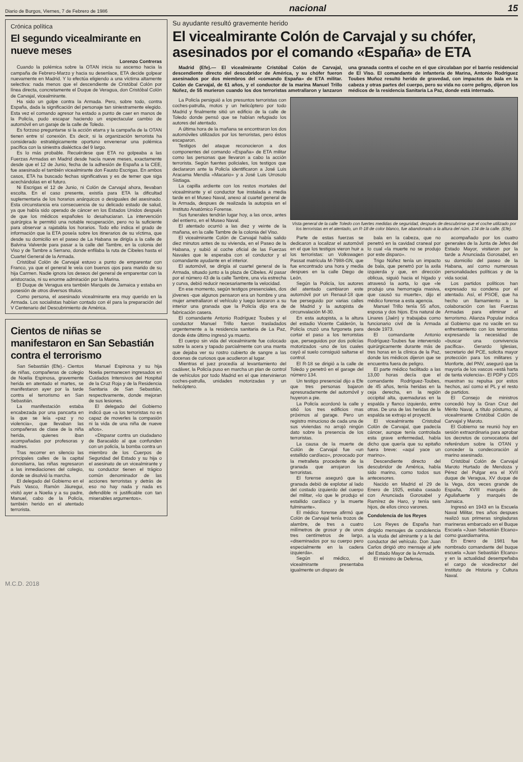Diario de Burgos, Viernes, 7 de Febrero de 1986 nacional 15
Crónica política
El segundo vicealmirante en nueve meses
Lorenzo Contreras
Cuando la polémica sobre la OTAN inicia su ascenso hacia la campaña de Febrero-Marzo y hacia su desenlace, ETA decide golpear nuevamente en Madrid. Y lo efectúa eligiendo a una víctima altamente selectiva: nada menos que el descendiente de Cristóbal Colón por línea directa, concretamente el Duque de Veragua, don Cristóbal Colón de Carvajal, vicealmirante.
Ha sido un golpe contra la Armada. Pero, sobre todo, contra España, dada la significación del personaje tan siniestramente elegido. Esta vez el comando agresor ha estado a punto de caer en manos de la Policía, pudo escapar haciendo un espectacular cambio de automóvil en un garaje de la calle de Toledo.
Es forzoso preguntarse si la acción etarra y la campaña de la OTAN tienen entre sí conexión. Es decir, si la organización terrorista ha considerado estratégicamente oportuno envenenar una polémica pacífica con la siniestra dialéctica del 9 largo.
Es lo más probable. Recuérdese que ETA no golpeaba a las Fuerzas Armadas en Madrid desde hacía nueve meses, exactamente desde que el 12 de Junio, fecha de la adhesión de España a la CEE, fue asesinado el también vicealmirante don Fausto Escrigas. En ambos casos, ETA ha buscado fechas significativas y es de temer que siga acechándolas en el futuro.
Ni Escrigas el 12 de Junio, ni Colón de Carvajal ahora, llevaban escolta. En el caso presente, existía para ETA la dificultad suplementaria de los horarios anárquicos o desiguales del asesinado. Esta circunstancia era consecuencia de su delicado estado de salud, ya que había sido operado de cáncer en los Estados Unidos después de que los médicos españoles lo desahuciaran. La intervención quirúrgica le permitió una notable recuperación, pero no la suficiente para observar a rajatabla los horarios. Todo ello indica el grado de información que la ETA poseía sobre los itinerarios de su víctima, que desde su domicilio en el paseo de La Habana se dirigía a la calle de Balvina Valverde para pasar a la calle del Tambre, en la colonia del Viso y de Tambre a Serrano, donde enfilaba la ruta de Cibeles hasta el Cuartel General de la Armada.
Cristóbal Colón de Carvajal estuvo a punto de emparentar con Franco, ya que el general le veía con buenos ojos para marido de su hija Carmen. Nadie ignora los deseos del general de emparentar con la aristocracia, ni su enorme admiración por la Marina.
El Duque de Veragua era también Marqués de Jamaica y estaba en posesión de otros diversos títulos.
Como persona, el asesinado vicealmirante era muy querido en la Armada. Los socialistas habían contado con él para la preparación del V Centenario del Descubrimiento de América.
Cientos de niñas se manifestaron en San Sebastián contra el terrorismo
San Sebastián (Efe).- Cientos de niñas, compañeras de colegio de Noelia Espinosa, gravemente herida en atentado el martes, se manifestaron ayer por la tarde contra el terrorismo en San Sebastián.
La manifestación estaba encabezada por una pancarta en la que se leía «paz y no violencia», que llevaban las compañeras de clase de la niña herida, quienes iban acompañadas por profesoras y madres.
Tras recorrer en silencio las principales calles de la capital donostiarra, las niñas regresaron a las inmediaciones del colegio, donde se disolvió la marcha.
El delegado del Gobierno en el País Vasco, Ramón Jáuregui, visitó ayer a Noelia y a su padre, Manuel, cabo de la Policía, también herido en el atentado terrorista.
Manuel Espinosa y su hija Noelia permanecen ingresados en Cuidados Intensivos del Hospital de la Cruz Roja y de la Residencia Sanitaria de San Sebastián, respectivamente, donde mejoran de sus lesiones.
El delegado del Gobierno indicó que «a los terroristas no es capaz de moverles la compasión ni la vida de una niña de nueve años».
«Disparar contra un ciudadano de Baracaldo al que confunden con un policía, la bomba contra un miembro de los Cuerpos de Seguridad del Estado y su hija o el asesinato de un vicealmirante y su conductor tienen el trágico común denominador de las acciones terroristas y detrás de eso no hay nada y nada es defendible ni justificable con tan miserables argumentos».
Su ayudante resultó gravemente herido
El vicealmirante Colón de Carvajal y su chófer, asesinados por el comando «España» de ETA
Madrid (Efe).— El vicealmirante Cristóbal Colón de Carvajal, descendiente directo del descubridor de América, y su chófer fueron asesinados por dos miembros del «comando España» de ETA militar. Colón de Carvajal, de 61 años, y el conductor de la marina Manuel Trillo Núñez, de 55 murieron cuando los dos terroristas ametrallaron y lanzaron una granada contra el coche en el que circulaban por el barrio residencial de El Viso. El comandante de infantería de Marina, Antonio Rodríguez Toubes Muñoz resultó herido de gravedad, con impactos de bala en la cabeza y otras partes del cuerpo, pero su vida no corre peligro, dijeron los médicos de la residencia Sanitaria La Paz, donde está internado.
La Policía persiguió a los presuntos terroristas con coches-patrulla, motos y un helicóptero por todo Madrid y finalmente sitió un edificio de la calle de Toledo donde pensó que se habían refugiado los autores del atentado.
A última hora de la mañana se encontraron los dos automóviles utilizados por los terroristas, pero éstos escaparon.
Testigos del ataque reconocieron a dos componentes del comando «España» de ETA militar como las personas que llevaron a cabo la acción terrorista. Según fuentes policiales, los testigos que declararon ante la Policía identificaron a José Luis Aracama Mendía «Macario» y a José Luis Urrosolo Sistiaga.
La capilla ardiente con los restos mortales del vicealmirante y el conductor fue instalada a media tarde en el Museo Naval, anexo al cuartel general de la Armada, despues de realizada la autopsia en el Instituto Anatómico Forense.
Sus funerales tendrán lugar hoy, a las once, antes del entierro, en el Museo Naval.
El atentado ocurrió a las diez y veinte de la mañana, en la calle Tambre de la colonia del Viso.
El vicealmirante Colón de Carvajal había salido diez minutos antes de su vivienda, en el Paseo de la Habana, y subió al coche oficial de las Fuerzas Navales que le esperaba con el conductor y el comandante ayudante en el interior.
El automóvil, se dirigía al cuartel general de la Armada, situado junto a la plaza de Cibeles. Al pasar por el número 43 de la calle Tambre, una vía estrecha y curva, debió reducir necesariamente la velocidad.
En ese momento, según testigos presenciales, dos jóvenes -que algunos pensaron era un hombre y una mujer ametrallaron el vehículo y luego lanzaron a su interior una granada que la Policía dijo era de fabricación casera.
El comandante Antonio Rodríguez Toubes y el conductor Manuel Trillo fueron trasladados urgentemente a la residencia sanitaria de La Paz, donde éste último ingresó ya muerto.
El cuerpo sin vida del vicealmirante fue colocado sobre la acera y tapado parcialmente con una manta que dejaba ver su rostro cubierto de sangre a las docenas de curiosos que acudieron al lugar.
Mientras el juez procedía al levantamiento del cadáver, la Policía puso en marcha un plan de control de vehículos por todo Madrid en el que intervinieron coches-patrulla, unidades motorizadas y un helicóptero.
Vista general de la calle Toledo con fuertes medidas de seguridad, después de descubrirse que el coche utilizado por los terroristas en el atentado, un R-18 de color blanco, fue abandonado a la altura del núm. 134 de la calle. (Efe).
Parte de estas fuerzas se dedicaron a localizar el automóvil en el que los testigos vieron huir a los terroristas: un Volkswagen Passat matrícula M-7988-GN, que fue encontrado una hora y media despues en la calle Diego de León.
Según la Policía, los autores del atentado cambiaron este automóvil por un Renaul-18 que fue perseguido por varias calles de Madrid y la autopista de circunvalación M-30.
En esta autopista, a la altura del estadio Vicente Calderón, la Policía cruzó una furgoneta para cortar el paso a los terroristas que, perseguidos por dos policías motorizados -uno de los cuales cayó al suelo consiguió saltarse el control.
El R-18 se dirigió a la calle de Toledo y penetró en el garage del número 134.
Un testigo presencial dijo a Efe que tres personas bajaron apresuradamente del automóvil y huyeron a pie.
La Policía acordonó la calle y sitió los tres edificios mas próximos al garage. Pero un registro minucioso de cada una de sus viviendas no arrojó ningún dato sobre la presencia de los terroristas.
La causa de la muerte de Colón de Carvajal fue «un estallido cardíaco», provocado por la metralleta procedente de la granada que arrojaron los terroristas.
El forense aseguró que la granada debió de explotar al lado del costado izquierdo del cuerpo del militar, «lo que le produjo el estallido cardíaco y la muerte fulminante».
El médico forense afirmó que Colón de Carvajal tenía trozos de alambre, de tres a cuatro milímetros de grosor y de unos tres centímetros de largo, «diseminados por su cuerpo pero especialmente en la cadera izquierda».
Según el médico, el vicealmirante presentaba igualmente un disparo de
bala en la cabeza, que no penetró en la cavidad craneal por lo cual «la muerte no se produjo por este disparo».
Trigo Núñez tenía un impacto de bala, que penetró por la axila izquierda y que, en dirección oblicua, siguió hacia el hígado y atravesó la aorta, lo que «le produjo una hemorragia masiva, que causó su muerte», dijo el médico forense a esta agencia.
Manuel Trillo tenía 55 años, esposa y dos hijos. Era natural de Linares (Jaén) y trabajaba como funcionario civil de la Armada desde 1973.
El comandante Antonio Rodríguez-Toubes fue intervenido quirúrgicamente durante más de tres horas en la clínica de la Paz, donde los médicos dijeron que se encuentra fuera de peligro.
El parte médico facilitado a las 13,00 horas decía que el comandante Rodríguez-Toubes, de 45 años, tenía heridas en la ceja derecha, en la región occipital alta, quemaduras en la espalda y flanco izquierdo, entre otras. De una de las heridas de la espalda se extrajo el proyectil.
El vicealmirante Cristobal Colón de Carvajal, que padecía cáncer, aunque tenía controlada esta grave enfermedad, había dicho que quería que su epitafio fuera breve: «aquí yace un marino».
Descendiente directo del descubridor de América, había sido marino, como todos sus antecesores.
Nacido en Madrid el 29 de Enero de 1925, estaba casado con Anunciada Gorosabel y Ramírez de Haro, y tenía seis hijos, de ellos cinco varones.
Condolencia de los Reyes
Los Reyes de España han dirigido mensajes de condolencia a la viuda del almirante y a la del conductor del vehículo. Don Juan Carlos dirigió otro mensaje al jefe del Estado Mayor de la Armada.
El ministro de Defensa,
acompañado por los cuatro generales de la Junta de Jefes del Estado Mayor, visitaron por la tarde a Anunciada Gorosabel, en su domicilio del paseo de la Habana, así como numerosas personalidades políticas y de la vida social.
Los partidos políticos han expresado su condena por el atentado. Así, el PSOE, que ha hecho un llamamiento a la colaboración con las Fuerzas Armadas para eliminar el terrorismo. Alianza Popular indica al Gobierno que no vacile en su enfrentamiento con los terroristas expresando la necesidad de «buscar una convivencia pacífica». Gerardo Iglesias, secretario del PCE, solicita mayor protección para los militares y Monforte, del PNV, aseguró que la mayoría de los vascos «está harta de tanta violencia». El PDP y CDS muestran su repulsa por estos hechos, así como el PL y el resto de partidos.
El Consejo de ministros concedió hoy la Gran Cruz del Mérito Naval, a título póstumo, al vicealmirante Cristóbal Colón de Carvajal y Maroto.
El Gobierno se reunió hoy en sesión extraordinaria para aprobar los decretos de convocatoria del referéndum sobre la OTAN y conceder la condecoración al marino asesinado.
Cristóbal Colón de Carvajal Maroto Hurtado de Mendoza y Pérez del Pulgar era el XVII duque de Veragua, XV duque de la Vega, dos veces grande de España, XVIII marqués de Aguilafuerte y marqués de Jamaica.
Ingresó en 1943 en la Escuela Naval Militar, tres años despues realizó sus primeras singladuras marineras embarcado en el Buque Escuela «Juan Sebastián Elcano» como guardiamarina.
En Enero de 1981 fue nombrado comandante del buque escuela «Juan Sebastián Elcano» y en la actualidad desempeñaba el cargo de vicedirector del Instituto de Historia y Cultura Naval.
M.C.D. 2018